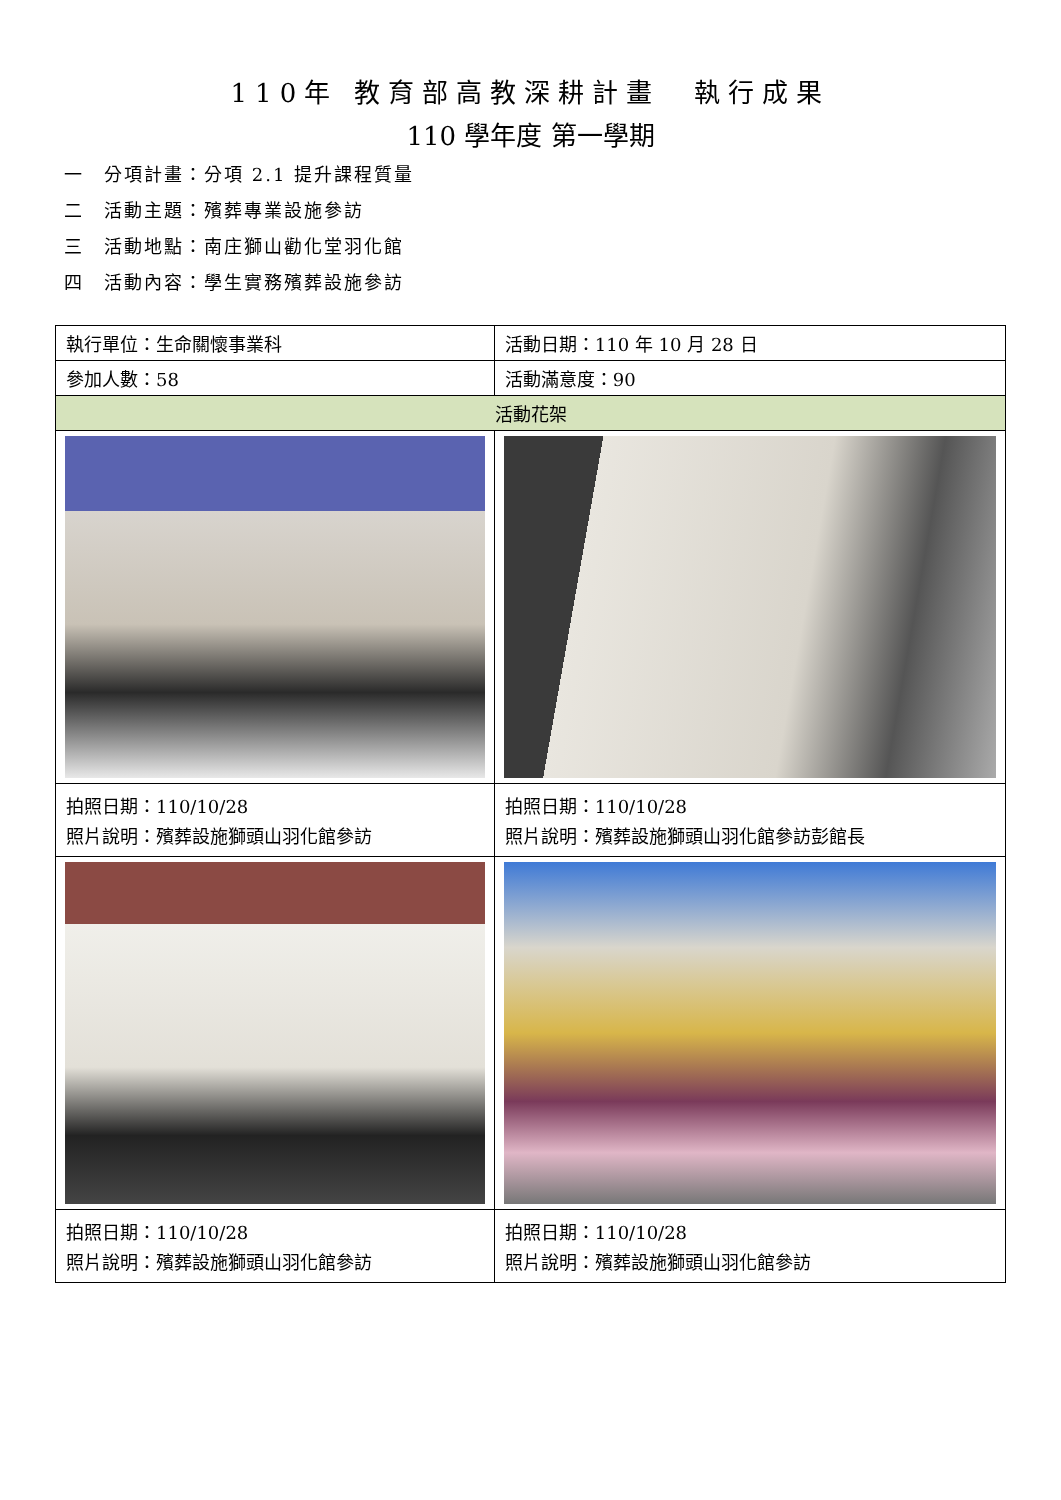110年 教育部高教深耕計畫　執行成果
110 學年度 第一學期
一　分項計畫：分項 2.1 提升課程質量
二　活動主題：殯葬專業設施參訪
三　活動地點：南庄獅山勸化堂羽化館
四　活動內容：學生實務殯葬設施參訪
| 執行單位：生命關懷事業科 | 活動日期：110 年 10 月 28 日 |
| 參加人數：58 | 活動滿意度：90 |
| 活動花架 | |
| 拍照日期：110/10/28 照片說明：殯葬設施獅頭山羽化館參訪 | 拍照日期：110/10/28 照片說明：殯葬設施獅頭山羽化館參訪彭館長 |
| 拍照日期：110/10/28 照片說明：殯葬設施獅頭山羽化館參訪 | 拍照日期：110/10/28 照片說明：殯葬設施獅頭山羽化館參訪 |